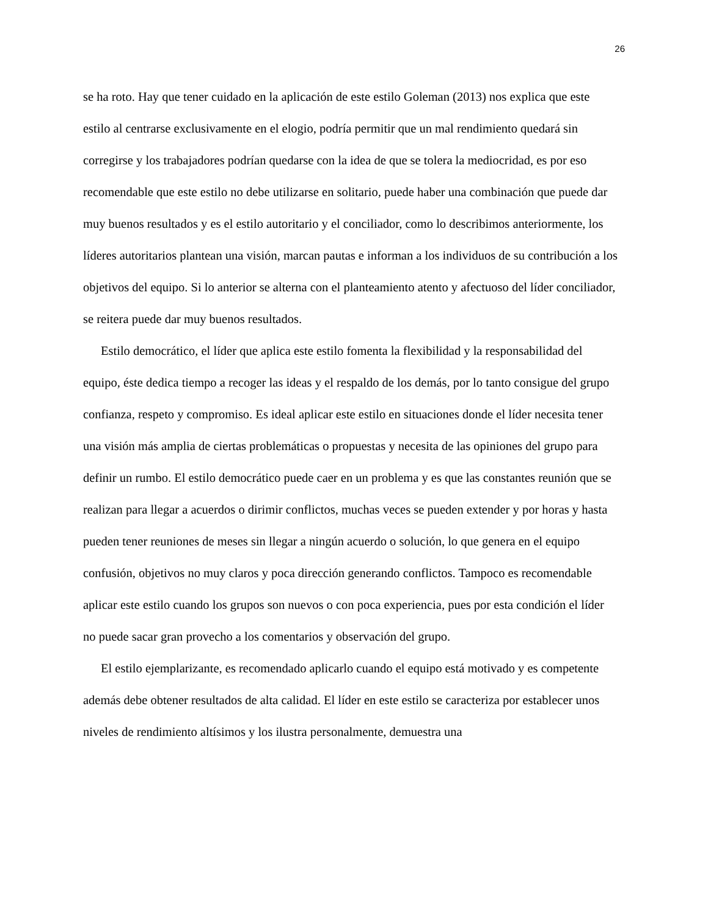26
se ha roto. Hay que tener cuidado en la aplicación de este estilo Goleman (2013) nos explica que este estilo al centrarse exclusivamente en el elogio, podría permitir que un mal rendimiento quedará sin corregirse y los trabajadores podrían quedarse con la idea de que se tolera la mediocridad, es por eso recomendable que este estilo no debe utilizarse en solitario, puede haber una combinación que puede dar muy buenos resultados y es el estilo autoritario y el conciliador, como lo describimos anteriormente, los líderes autoritarios plantean una visión, marcan pautas e informan a los individuos de su contribución a los objetivos del equipo. Si lo anterior se alterna con el planteamiento atento y afectuoso del líder conciliador, se reitera puede dar muy buenos resultados.
Estilo democrático, el líder que aplica este estilo fomenta la flexibilidad y la responsabilidad del equipo, éste dedica tiempo a recoger las ideas y el respaldo de los demás, por lo tanto consigue del grupo confianza, respeto y compromiso. Es ideal aplicar este estilo en situaciones donde el líder necesita tener una visión más amplia de ciertas problemáticas o propuestas y necesita de las opiniones del grupo para definir un rumbo. El estilo democrático puede caer en un problema y es que las constantes reunión que se realizan para llegar a acuerdos o dirimir conflictos, muchas veces se pueden extender y por horas y hasta pueden tener reuniones de meses sin llegar a ningún acuerdo o solución, lo que genera en el equipo confusión, objetivos no muy claros y poca dirección generando conflictos. Tampoco es recomendable aplicar este estilo cuando los grupos son nuevos o con poca experiencia, pues por esta condición el líder no puede sacar gran provecho a los comentarios y observación del grupo.
El estilo ejemplarizante, es recomendado aplicarlo cuando el equipo está motivado y es competente además debe obtener resultados de alta calidad. El líder en este estilo se caracteriza por establecer unos niveles de rendimiento altísimos y los ilustra personalmente, demuestra una